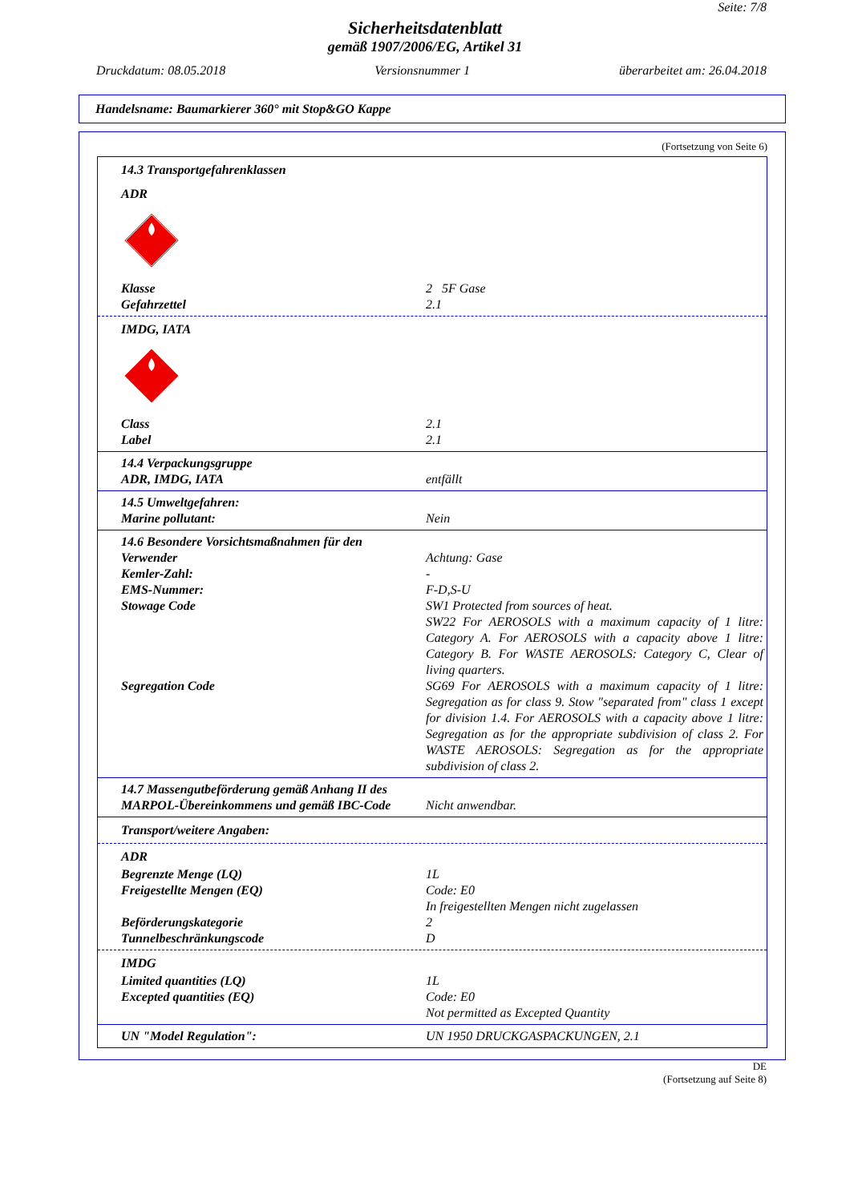Seite: 7/8
Sicherheitsdatenblatt
gemäß 1907/2006/EG, Artikel 31
Druckdatum: 08.05.2018 Versionsnummer 1 überarbeitet am: 26.04.2018
Handelsname: Baumarkierer 360° mit Stop&GO Kappe
(Fortsetzung von Seite 6)
14.3 Transportgefahrenklassen
ADR
Klasse 2 5F Gase
Gefahrzettel 2.1
IMDG, IATA
Class 2.1
Label 2.1
14.4 Verpackungsgruppe
ADR, IMDG, IATA entfällt
14.5 Umweltgefahren:
Marine pollutant: Nein
14.6 Besondere Vorsichtsmaßnahmen für den
Verwender Achtung: Gase
Kemler-Zahl: -
EMS-Nummer: F-D,S-U
Stowage Code SW1 Protected from sources of heat.
SW22 For AEROSOLS with a maximum capacity of 1 litre: Category A. For AEROSOLS with a capacity above 1 litre: Category B. For WASTE AEROSOLS: Category C, Clear of living quarters.
Segregation Code SG69 For AEROSOLS with a maximum capacity of 1 litre: Segregation as for class 9. Stow "separated from" class 1 except for division 1.4. For AEROSOLS with a capacity above 1 litre: Segregation as for the appropriate subdivision of class 2. For WASTE AEROSOLS: Segregation as for the appropriate subdivision of class 2.
14.7 Massengutbeförderung gemäß Anhang II des
MARPOL-Übereinkommens und gemäß IBC-Code Nicht anwendbar.
Transport/weitere Angaben:
ADR
Begrenzte Menge (LQ) 1L
Freigestellte Mengen (EQ) Code: E0
In freigestellten Mengen nicht zugelassen
Beförderungskategorie 2
Tunnelbeschränkungscode D
IMDG
Limited quantities (LQ) 1L
Excepted quantities (EQ) Code: E0
Not permitted as Excepted Quantity
UN "Model Regulation": UN 1950 DRUCKGASPACKUNGEN, 2.1
DE
(Fortsetzung auf Seite 8)